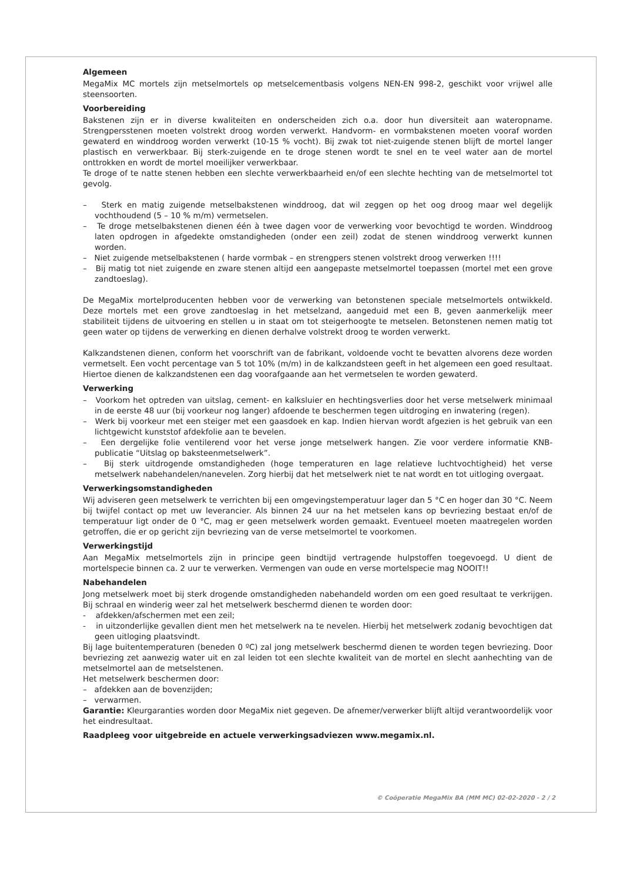Algemeen
MegaMix MC mortels zijn metselmortels op metselcementbasis volgens NEN-EN 998-2, geschikt voor vrijwel alle steensoorten.
Voorbereiding
Bakstenen zijn er in diverse kwaliteiten en onderscheiden zich o.a. door hun diversiteit aan wateropname. Strengpersstenen moeten volstrekt droog worden verwerkt. Handvorm- en vormbakstenen moeten vooraf worden gewaterd en winddroog worden verwerkt (10-15 % vocht). Bij zwak tot niet-zuigende stenen blijft de mortel langer plastisch en verwerkbaar. Bij sterk-zuigende en te droge stenen wordt te snel en te veel water aan de mortel onttrokken en wordt de mortel moeilijker verwerkbaar.
Te droge of te natte stenen hebben een slechte verwerkbaarheid en/of een slechte hechting van de metselmortel tot gevolg.
– Sterk en matig zuigende metselbakstenen winddroog, dat wil zeggen op het oog droog maar wel degelijk vochthoudend (5 – 10 % m/m) vermetselen.
– Te droge metselbakstenen dienen één à twee dagen voor de verwerking voor bevochtigd te worden. Winddroog laten opdrogen in afgedekte omstandigheden (onder een zeil) zodat de stenen winddroog verwerkt kunnen worden.
– Niet zuigende metselbakstenen ( harde vormbak – en strengpers stenen volstrekt droog verwerken !!!!
– Bij matig tot niet zuigende en zware stenen altijd een aangepaste metselmortel toepassen (mortel met een grove zandtoeslag).
De MegaMix mortelproducenten hebben voor de verwerking van betonstenen speciale metselmortels ontwikkeld. Deze mortels met een grove zandtoeslag in het metselzand, aangeduid met een B, geven aanmerkelijk meer stabiliteit tijdens de uitvoering en stellen u in staat om tot steigerhoogte te metselen. Betonstenen nemen matig tot geen water op tijdens de verwerking en dienen derhalve volstrekt droog te worden verwerkt.
Kalkzandstenen dienen, conform het voorschrift van de fabrikant, voldoende vocht te bevatten alvorens deze worden vermetselt. Een vocht percentage van 5 tot 10% (m/m) in de kalkzandsteen geeft in het algemeen een goed resultaat. Hiertoe dienen de kalkzandstenen een dag voorafgaande aan het vermetselen te worden gewaterd.
Verwerking
– Voorkom het optreden van uitslag, cement- en kalksluier en hechtingsverlies door het verse metselwerk minimaal in de eerste 48 uur (bij voorkeur nog langer) afdoende te beschermen tegen uitdroging en inwatering (regen).
– Werk bij voorkeur met een steiger met een gaasdoek en kap. Indien hiervan wordt afgezien is het gebruik van een lichtgewicht kunststof afdekfolie aan te bevelen.
– Een dergelijke folie ventilerend voor het verse jonge metselwerk hangen. Zie voor verdere informatie KNB-publicatie “Uitslag op baksteenmetselwerk”.
– Bij sterk uitdrogende omstandigheden (hoge temperaturen en lage relatieve luchtvochtigheid) het verse metselwerk nabehandelen/nanevelen. Zorg hierbij dat het metselwerk niet te nat wordt en tot uitloging overgaat.
Verwerkingsomstandigheden
Wij adviseren geen metselwerk te verrichten bij een omgevingstemperatuur lager dan 5 °C en hoger dan 30 °C. Neem bij twijfel contact op met uw leverancier. Als binnen 24 uur na het metselen kans op bevriezing bestaat en/of de temperatuur ligt onder de 0 °C, mag er geen metselwerk worden gemaakt. Eventueel moeten maatregelen worden getroffen, die er op gericht zijn bevriezing van de verse metselmortel te voorkomen.
Verwerkingstijd
Aan MegaMix metselmortels zijn in principe geen bindtijd vertragende hulpstoffen toegevoegd. U dient de mortelspecie binnen ca. 2 uur te verwerken. Vermengen van oude en verse mortelspecie mag NOOIT!!
Nabehandelen
Jong metselwerk moet bij sterk drogende omstandigheden nabehandeld worden om een goed resultaat te verkrijgen. Bij schraal en winderig weer zal het metselwerk beschermd dienen te worden door:
- afdekken/afschermen met een zeil;
- in uitzonderlijke gevallen dient men het metselwerk na te nevelen. Hierbij het metselwerk zodanig bevochtigen dat geen uitloging plaatsvindt.
Bij lage buitentemperaturen (beneden 0 ºC) zal jong metselwerk beschermd dienen te worden tegen bevriezing. Door bevriezing zet aanwezig water uit en zal leiden tot een slechte kwaliteit van de mortel en slecht aanhechting van de metselmortel aan de metselstenen.
Het metselwerk beschermen door:
– afdekken aan de bovenzijden;
– verwarmen.
Garantie: Kleurgaranties worden door MegaMix niet gegeven. De afnemer/verwerker blijft altijd verantwoordelijk voor het eindresultaat.
Raadpleeg voor uitgebreide en actuele verwerkingsadviezen www.megamix.nl.
© Coöperatie MegaMix BA (MM MC) 02-02-2020 - 2 / 2